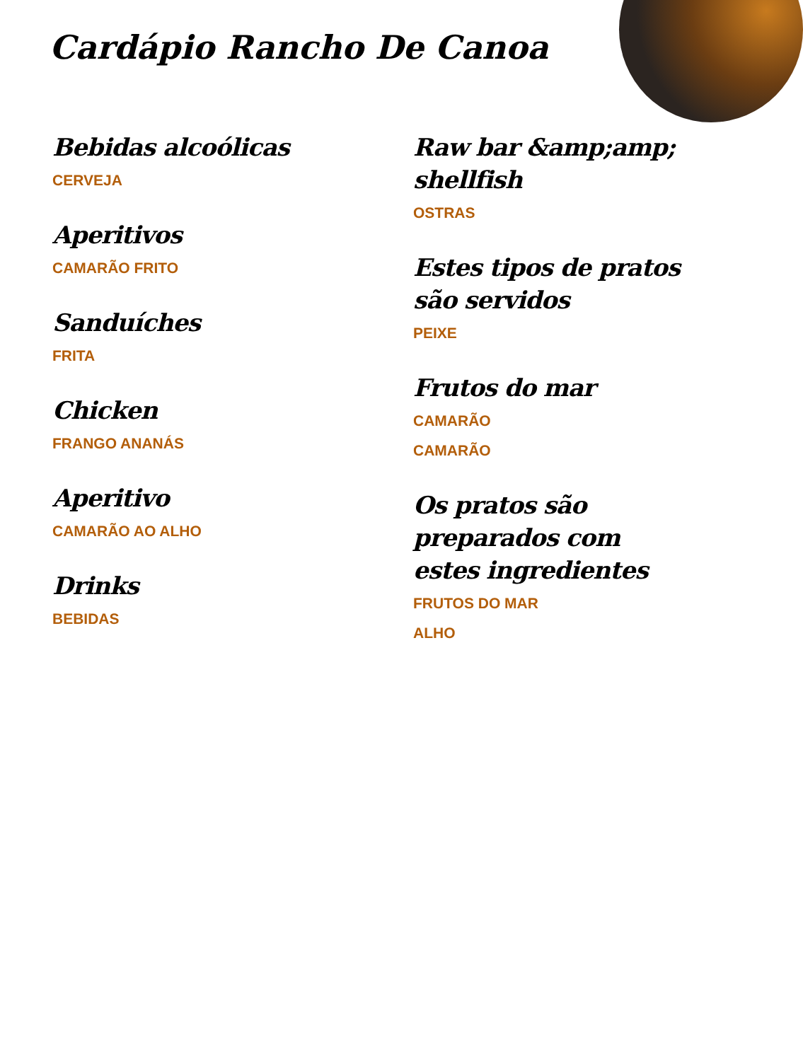Cardápio Rancho De Canoa
Bebidas alcoólicas
CERVEJA
Aperitivos
CAMARÃO FRITO
Sanduíches
FRITA
Chicken
FRANGO ANANÁS
Aperitivo
CAMARÃO AO ALHO
Drinks
BEBIDAS
Raw bar &amp;amp; shellfish
OSTRAS
Estes tipos de pratos são servidos
PEIXE
Frutos do mar
CAMARÃO
CAMARÃO
Os pratos são preparados com estes ingredientes
FRUTOS DO MAR
ALHO